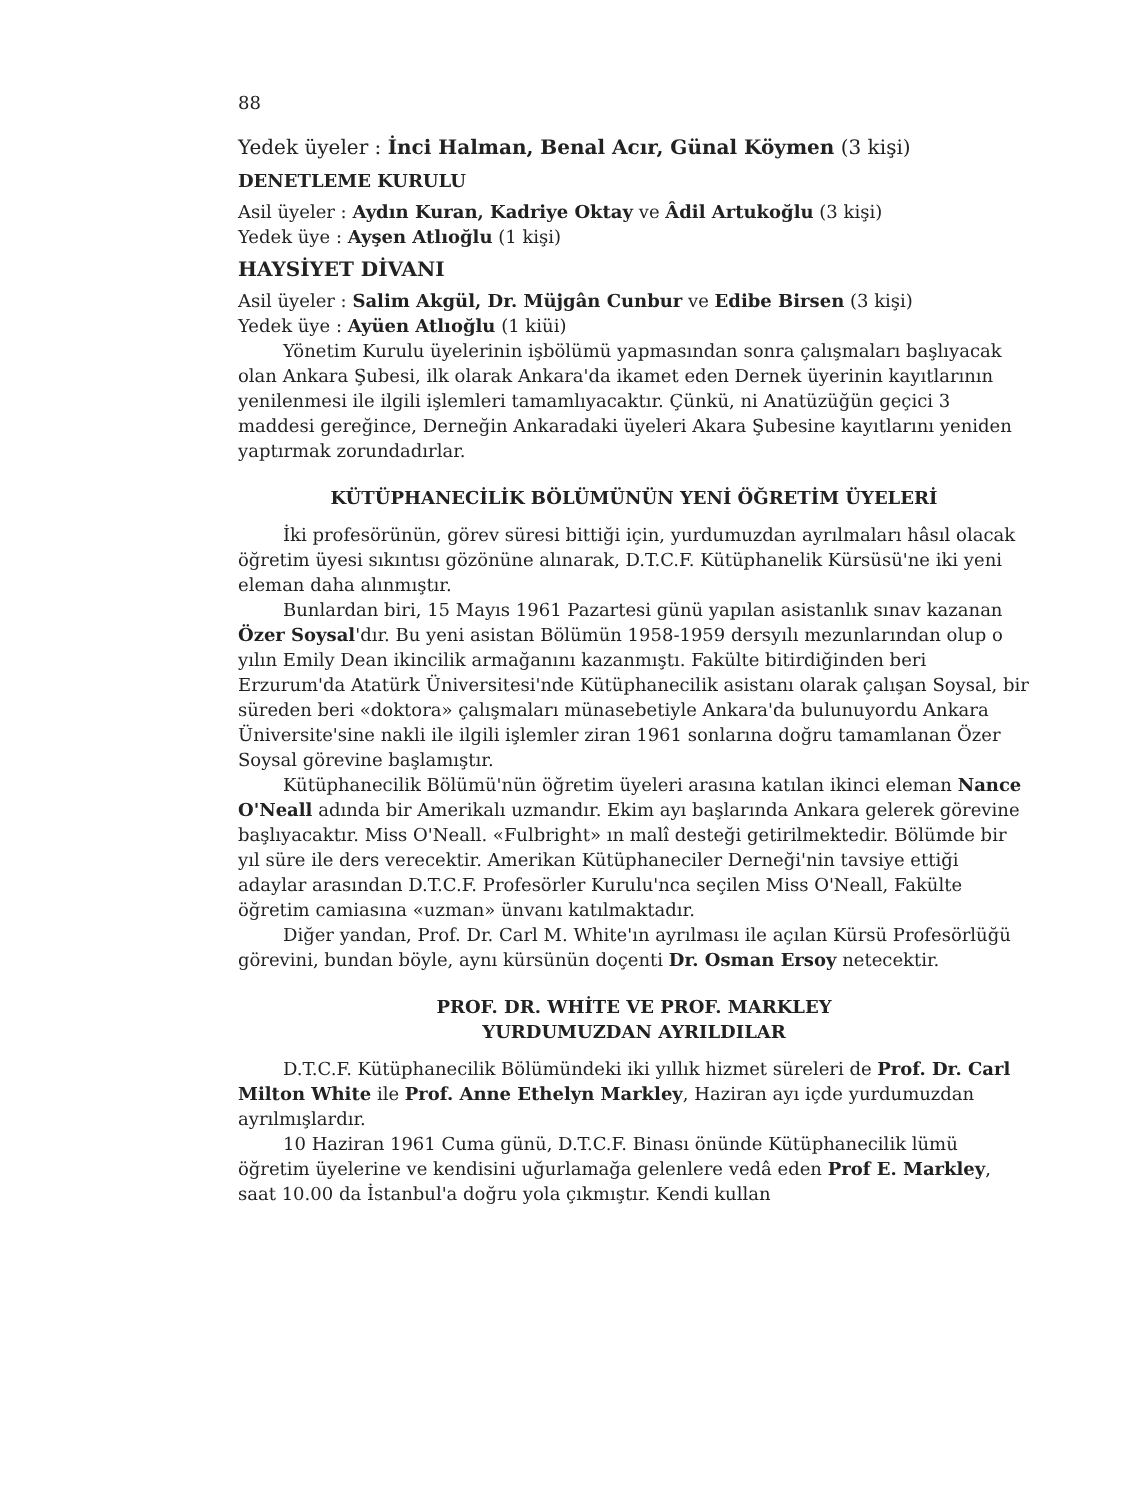88
Yedek üyeler : İnci Halman, Benal Acır, Günal Köymen (3 kişi)
DENETLEME KURULU
Asil üyeler : Aydın Kuran, Kadriye Oktay ve Âdil Artukoğlu (3 kişi)
Yedek üye : Ayşen Atlıoğlu (1 kişi)
HAYSİYET DİVANI
Asil üyeler : Salim Akgül, Dr. Müjgân Cunbur ve Edibe Birsen (3 kişi)
Yedek üye : Ayüen Atlıoğlu (1 kiüi)
Yönetim Kurulu üyelerinin işbölümü yapmasından sonra çalışmaları başlıyacak olan Ankara Şubesi, ilk olarak Ankara'da ikamet eden Dernek üyerinin kayıtlarının yenilenmesi ile ilgili işlemleri tamamlıyacaktır. Çünkü, ni Anatüzüğün geçici 3 maddesi gereğince, Derneğin Ankaradaki üyeleri Akara Şubesine kayıtlarını yeniden yaptırmak zorundadırlar.
KÜTÜPHANECİLİK BÖLÜMÜNÜN YENİ ÖĞRETİM ÜYELERİ
İki profesörünün, görev süresi bittiği için, yurdumuzdan ayrılmaları hâsıl olacak öğretim üyesi sıkıntısı gözönüne alınarak, D.T.C.F. Kütüphanelik Kürsüsü'ne iki yeni eleman daha alınmıştır.
Bunlardan biri, 15 Mayıs 1961 Pazartesi günü yapılan asistanlık sınav kazanan Özer Soysal'dır. Bu yeni asistan Bölümün 1958-1959 dersyılı mezunlarından olup o yılın Emily Dean ikincilik armağanını kazanmıştı. Fakülte bitirdiğinden beri Erzurum'da Atatürk Üniversitesi'nde Kütüphanecilik asistanı olarak çalışan Soysal, bir süreden beri «doktora» çalışmaları münasebetiyle Ankara'da bulunuyordu Ankara Üniversite'sine nakli ile ilgili işlemler ziran 1961 sonlarına doğru tamamlanan Özer Soysal görevine başlamıştır.
Kütüphanecilik Bölümü'nün öğretim üyeleri arasına katılan ikinci eleman Nance O'Neall adında bir Amerikalı uzmandır. Ekim ayı başlarında Ankara gelerek görevine başlıyacaktır. Miss O'Neall. «Fulbright» ın malî desteği getirilmektedir. Bölümde bir yıl süre ile ders verecektir. Amerikan Kütüphaneciler Derneği'nin tavsiye ettiği adaylar arasından D.T.C.F. Profesörler Kurulu'nca seçilen Miss O'Neall, Fakülte öğretim camiasına «uzman» ünvanı katılmaktadır.
Diğer yandan, Prof. Dr. Carl M. White'ın ayrılması ile açılan Kürsü Profesörlüğü görevini, bundan böyle, aynı kürsünün doçenti Dr. Osman Ersoy netecektir.
PROF. DR. WHİTE VE PROF. MARKLEY
YURDUMUZDAN AYRILDILAR
D.T.C.F. Kütüphanecilik Bölümündeki iki yıllık hizmet süreleri de Prof. Dr. Carl Milton White ile Prof. Anne Ethelyn Markley, Haziran ayı içde yurdumuzdan ayrılmışlardır.
10 Haziran 1961 Cuma günü, D.T.C.F. Binası önünde Kütüphanecilik lümü öğretim üyelerine ve kendisini uğurlamağa gelenlere vedâ eden Prof E. Markley, saat 10.00 da İstanbul'a doğru yola çıkmıştır. Kendi kullan